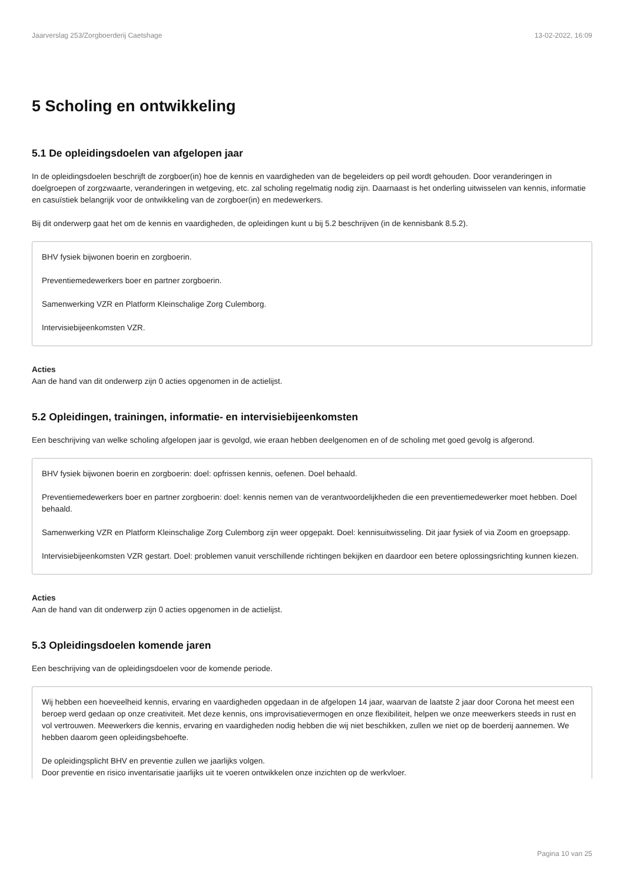Jaarverslag 253/Zorgboerderij Caetshage 13-02-2022, 16:09
5 Scholing en ontwikkeling
5.1 De opleidingsdoelen van afgelopen jaar
In de opleidingsdoelen beschrijft de zorgboer(in) hoe de kennis en vaardigheden van de begeleiders op peil wordt gehouden. Door veranderingen in doelgroepen of zorgzwaarte, veranderingen in wetgeving, etc. zal scholing regelmatig nodig zijn. Daarnaast is het onderling uitwisselen van kennis, informatie en casuïstiek belangrijk voor de ontwikkeling van de zorgboer(in) en medewerkers.
Bij dit onderwerp gaat het om de kennis en vaardigheden, de opleidingen kunt u bij 5.2 beschrijven (in de kennisbank 8.5.2).
BHV fysiek bijwonen boerin en zorgboerin.
Preventiemedewerkers boer en partner zorgboerin.
Samenwerking VZR en Platform Kleinschalige Zorg Culemborg.
Intervisiebijeenkomsten VZR.
Acties
Aan de hand van dit onderwerp zijn 0 acties opgenomen in de actielijst.
5.2 Opleidingen, trainingen, informatie- en intervisiebijeenkomsten
Een beschrijving van welke scholing afgelopen jaar is gevolgd, wie eraan hebben deelgenomen en of de scholing met goed gevolg is afgerond.
BHV fysiek bijwonen boerin en zorgboerin: doel: opfrissen kennis, oefenen. Doel behaald.
Preventiemedewerkers boer en partner zorgboerin: doel: kennis nemen van de verantwoordelijkheden die een preventiemedewerker moet hebben. Doel behaald.
Samenwerking VZR en Platform Kleinschalige Zorg Culemborg zijn weer opgepakt. Doel: kennisuitwisseling. Dit jaar fysiek of via Zoom en groepsapp.
Intervisiebijeenkomsten VZR gestart. Doel: problemen vanuit verschillende richtingen bekijken en daardoor een betere oplossingsrichting kunnen kiezen.
Acties
Aan de hand van dit onderwerp zijn 0 acties opgenomen in de actielijst.
5.3 Opleidingsdoelen komende jaren
Een beschrijving van de opleidingsdoelen voor de komende periode.
Wij hebben een hoeveelheid kennis, ervaring en vaardigheden opgedaan in de afgelopen 14 jaar, waarvan de laatste 2 jaar door Corona het meest een beroep werd gedaan op onze creativiteit. Met deze kennis, ons improvisatievermogen en onze flexibiliteit, helpen we onze meewerkers steeds in rust en vol vertrouwen. Meewerkers die kennis, ervaring en vaardigheden nodig hebben die wij niet beschikken, zullen we niet op de boerderij aannemen. We hebben daarom geen opleidingsbehoefte.
De opleidingsplicht BHV en preventie zullen we jaarlijks volgen.
Door preventie en risico inventarisatie jaarlijks uit te voeren ontwikkelen onze inzichten op de werkvloer.
Pagina 10 van 25